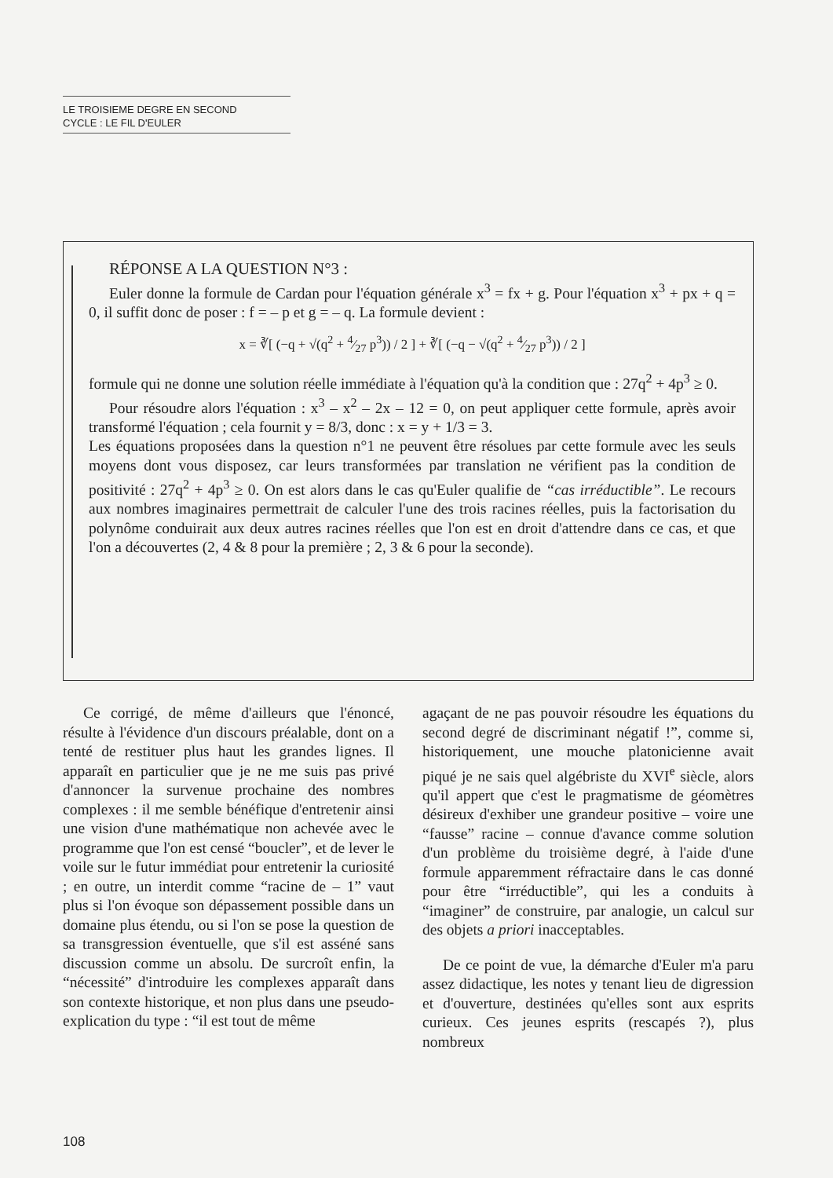LE TROISIEME DEGRE EN SECOND
CYCLE : LE FIL D'EULER
RÉPONSE A LA QUESTION N°3 :
Euler donne la formule de Cardan pour l'équation générale x<sup>3</sup> = fx + g. Pour l'équation x<sup>3</sup> + px + q = 0, il suffit donc de poser : f = – p et g = – q. La formule devient :
x = ∛[ (−q + √(q<sup>2</sup> + 4⁄27 p<sup>3</sup>)) / 2 ] + ∛[ (−q − √(q<sup>2</sup> + 4⁄27 p<sup>3</sup>)) / 2 ]
formule qui ne donne une solution réelle immédiate à l'équation qu'à la condition que : 27q<sup>2</sup> + 4p<sup>3</sup> ≥ 0.
Pour résoudre alors l'équation : x<sup>3</sup> – x<sup>2</sup> – 2x – 12 = 0, on peut appliquer cette formule, après avoir transformé l'équation ; cela fournit y = 8/3, donc : x = y + 1/3 = 3.
Les équations proposées dans la question n°1 ne peuvent être résolues par cette formule avec les seuls moyens dont vous disposez, car leurs transformées par translation ne vérifient pas la condition de positivité : 27q<sup>2</sup> + 4p<sup>3</sup> ≥ 0. On est alors dans le cas qu'Euler qualifie de “cas irréductible”. Le recours aux nombres imaginaires permettrait de calculer l'une des trois racines réelles, puis la factorisation du polynôme conduirait aux deux autres racines réelles que l'on est en droit d'attendre dans ce cas, et que l'on a découvertes (2, 4 & 8 pour la première ; 2, 3 & 6 pour la seconde).
Ce corrigé, de même d'ailleurs que l'énoncé, résulte à l'évidence d'un discours préalable, dont on a tenté de restituer plus haut les grandes lignes. Il apparaît en particulier que je ne me suis pas privé d'annoncer la survenue prochaine des nombres complexes : il me semble bénéfique d'entretenir ainsi une vision d'une mathématique non achevée avec le programme que l'on est censé “boucler”, et de lever le voile sur le futur immédiat pour entretenir la curiosité ; en outre, un interdit comme “racine de – 1” vaut plus si l'on évoque son dépassement possible dans un domaine plus étendu, ou si l'on se pose la question de sa transgression éventuelle, que s'il est asséné sans discussion comme un absolu. De surcroît enfin, la “nécessité” d'introduire les complexes apparaît dans son contexte historique, et non plus dans une pseudo-explication du type : “il est tout de même
agaçant de ne pas pouvoir résoudre les équations du second degré de discriminant négatif !”, comme si, historiquement, une mouche platonicienne avait piqué je ne sais quel algébriste du XVI<sup>e</sup> siècle, alors qu'il appert que c'est le pragmatisme de géomètres désireux d'exhiber une grandeur positive – voire une “fausse” racine – connue d'avance comme solution d'un problème du troisième degré, à l'aide d'une formule apparemment réfractaire dans le cas donné pour être “irréductible”, qui les a conduits à “imaginer” de construire, par analogie, un calcul sur des objets a priori inacceptables.
De ce point de vue, la démarche d'Euler m'a paru assez didactique, les notes y tenant lieu de digression et d'ouverture, destinées qu'elles sont aux esprits curieux. Ces jeunes esprits (rescapés ?), plus nombreux
108